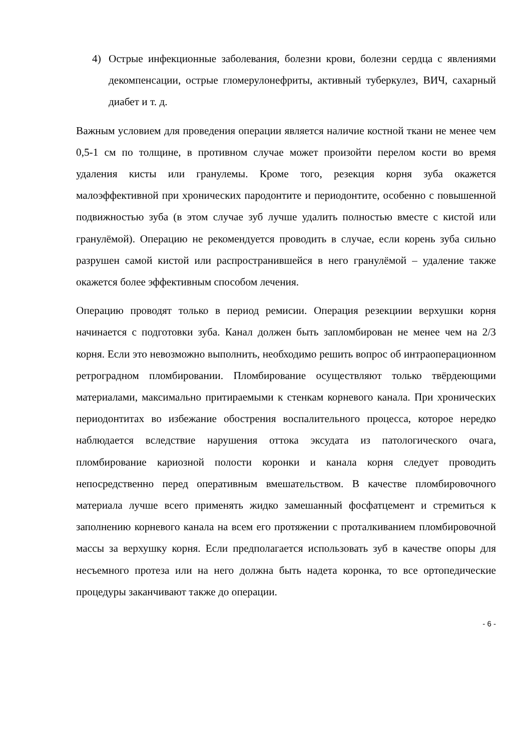4) Острые инфекционные заболевания, болезни крови, болезни сердца с явлениями декомпенсации, острые гломерулонефриты, активный туберкулез, ВИЧ, сахарный диабет и т. д.
Важным условием для проведения операции является наличие костной ткани не менее чем 0,5-1 см по толщине, в противном случае может произойти перелом кости во время удаления кисты или гранулемы. Кроме того, резекция корня зуба окажется малоэффективной при хронических пародонтите и периодонтите, особенно с повышенной подвижностью зуба (в этом случае зуб лучше удалить полностью вместе с кистой или гранулёмой). Операцию не рекомендуется проводить в случае, если корень зуба сильно разрушен самой кистой или распространившейся в него гранулёмой – удаление также окажется более эффективным способом лечения.
Операцию проводят только в период ремисии. Операция резекциии верхушки корня начинается с подготовки зуба. Канал должен быть запломбирован не менее чем на 2/3 корня. Если это невозможно выполнить, необходимо решить вопрос об интраоперационном ретроградном пломбировании. Пломбирование осуществляют только твёрдеющими материалами, максимально притираемыми к стенкам корневого канала. При хронических периодонтитах во избежание обострения воспалительного процесса, которое нередко наблюдается вследствие нарушения оттока эксудата из патологического очага, пломбирование кариозной полости коронки и канала корня следует проводить непосредственно перед оперативным вмешательством. В качестве пломбировочного материала лучше всего применять жидко замешанный фосфатцемент и стремиться к заполнению корневого канала на всем его протяжении с проталкиванием пломбировочной массы за верхушку корня. Если предполагается использовать зуб в качестве опоры для несъемного протеза или на него должна быть надета коронка, то все ортопедические процедуры заканчивают также до операции.
- 6 -